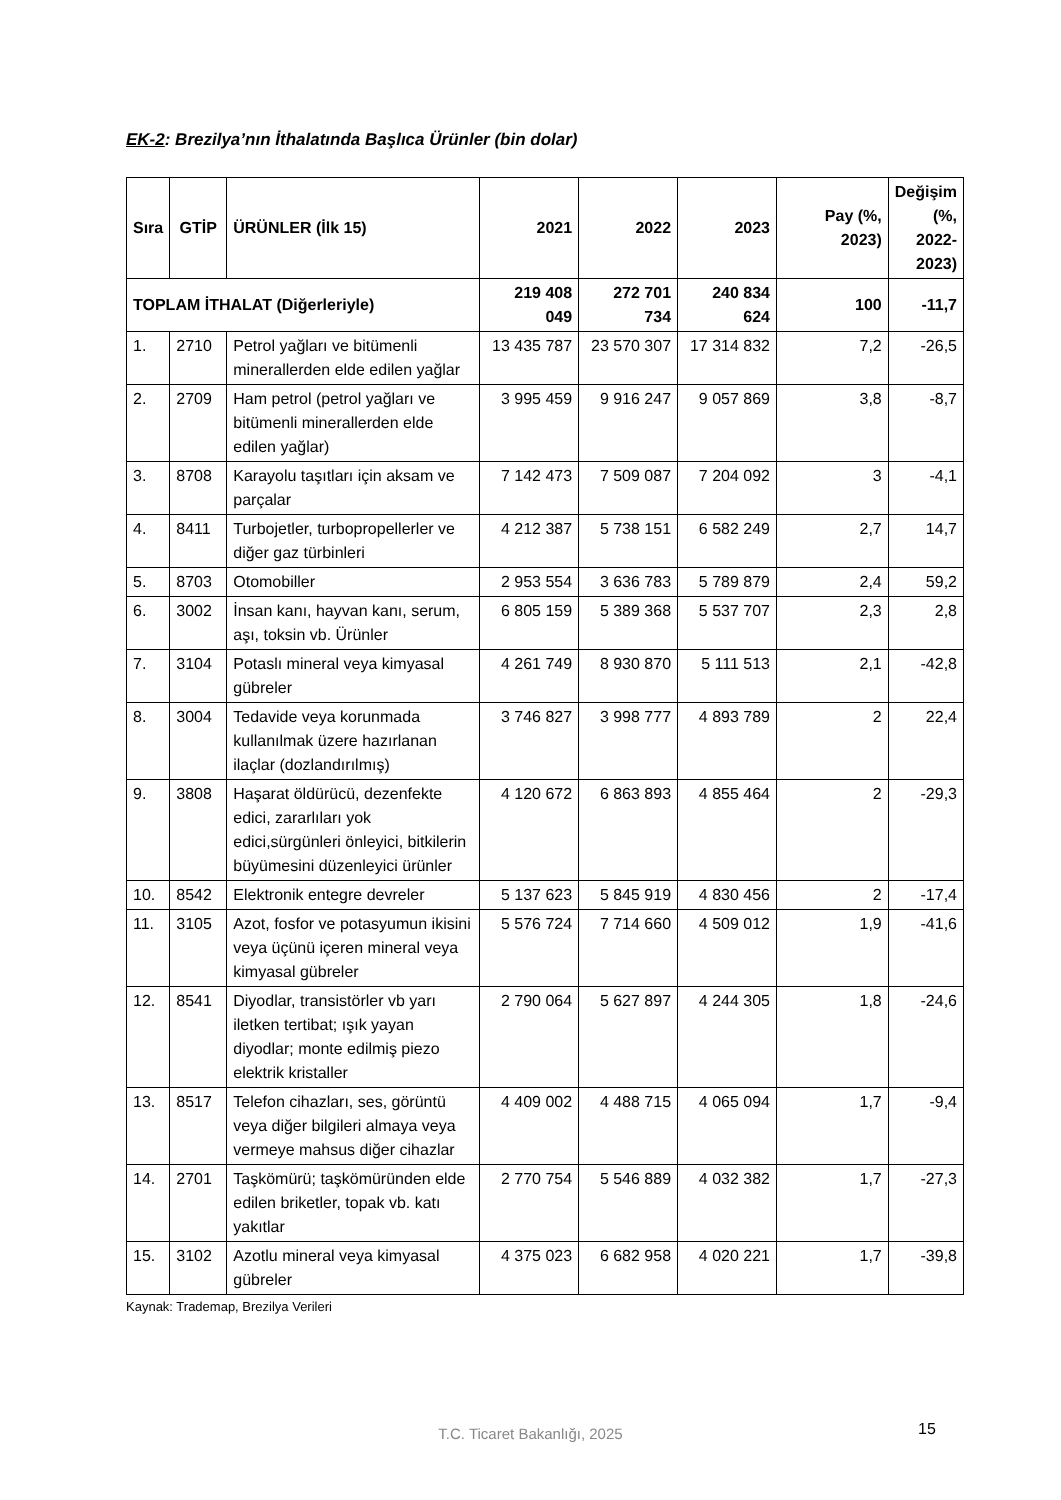EK-2: Brezilya’nın İthalatında Başlıca Ürünler (bin dolar)
| Sıra | GTİP | ÜRÜNLER (İlk 15) | 2021 | 2022 | 2023 | Pay (%, 2023) | Değişim (%, 2022-2023) |
| --- | --- | --- | --- | --- | --- | --- | --- |
| TOPLAM İTHALAT (Diğerleriyle) | | | 219 408 049 | 272 701 734 | 240 834 624 | 100 | -11,7 |
| 1. | 2710 | Petrol yağları ve bitümenli minerallerden elde edilen yağlar | 13 435 787 | 23 570 307 | 17 314 832 | 7,2 | -26,5 |
| 2. | 2709 | Ham petrol (petrol yağları ve bitümenli minerallerden elde edilen yağlar) | 3 995 459 | 9 916 247 | 9 057 869 | 3,8 | -8,7 |
| 3. | 8708 | Karayolu taşıtları için aksam ve parçalar | 7 142 473 | 7 509 087 | 7 204 092 | 3 | -4,1 |
| 4. | 8411 | Turbojetler, turbopropellerler ve diğer gaz türbinleri | 4 212 387 | 5 738 151 | 6 582 249 | 2,7 | 14,7 |
| 5. | 8703 | Otomobiller | 2 953 554 | 3 636 783 | 5 789 879 | 2,4 | 59,2 |
| 6. | 3002 | İnsan kanı, hayvan kanı, serum, aşı, toksin vb. Ürünler | 6 805 159 | 5 389 368 | 5 537 707 | 2,3 | 2,8 |
| 7. | 3104 | Potaslı mineral veya kimyasal gübreler | 4 261 749 | 8 930 870 | 5 111 513 | 2,1 | -42,8 |
| 8. | 3004 | Tedavide veya korunmada kullanılmak üzere hazırlanan ilaçlar (dozlandırılmış) | 3 746 827 | 3 998 777 | 4 893 789 | 2 | 22,4 |
| 9. | 3808 | Haşarat öldürücü, dezenfekte edici, zararlıları yok edici,sürgünleri önleyici, bitkilerin büyümesini düzenleyici ürünler | 4 120 672 | 6 863 893 | 4 855 464 | 2 | -29,3 |
| 10. | 8542 | Elektronik entegre devreler | 5 137 623 | 5 845 919 | 4 830 456 | 2 | -17,4 |
| 11. | 3105 | Azot, fosfor ve potasyumun ikisini veya üçünü içeren mineral veya kimyasal gübreler | 5 576 724 | 7 714 660 | 4 509 012 | 1,9 | -41,6 |
| 12. | 8541 | Diyodlar, transistörler vb yarı iletken tertibat; ışık yayan diyodlar; monte edilmiş piezo elektrik kristaller | 2 790 064 | 5 627 897 | 4 244 305 | 1,8 | -24,6 |
| 13. | 8517 | Telefon cihazları, ses, görüntü veya diğer bilgileri almaya veya vermeye mahsus diğer cihazlar | 4 409 002 | 4 488 715 | 4 065 094 | 1,7 | -9,4 |
| 14. | 2701 | Taşkömürü; taşkömüründen elde edilen briketler, topak vb. katı yakıtlar | 2 770 754 | 5 546 889 | 4 032 382 | 1,7 | -27,3 |
| 15. | 3102 | Azotlu mineral veya kimyasal gübreler | 4 375 023 | 6 682 958 | 4 020 221 | 1,7 | -39,8 |
Kaynak: Trademap, Brezilya Verileri
T.C. Ticaret Bakanlığı, 2025 15